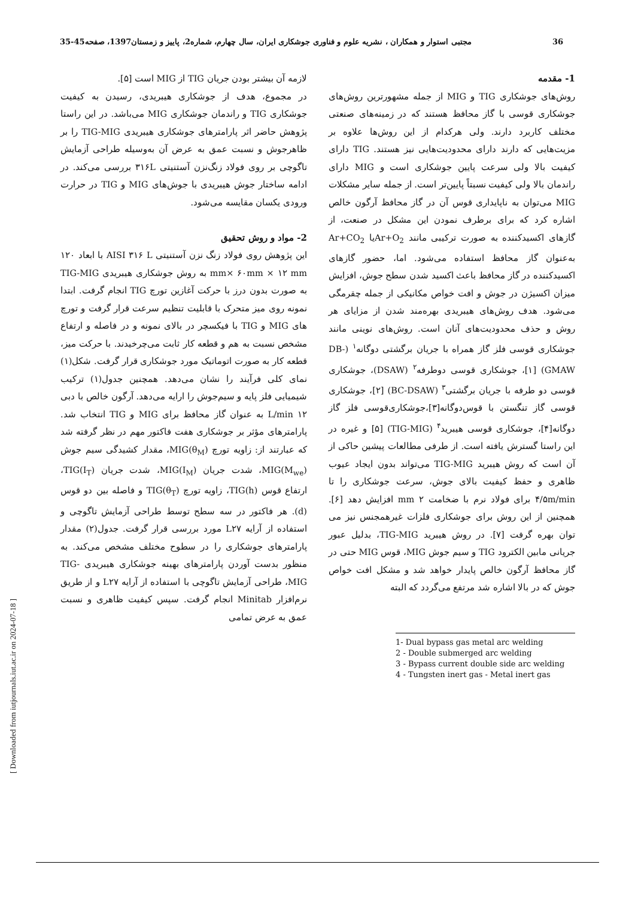36 مجتبی استوار و همکاران ، نشریه علوم و فناوری جوشکاری ایران، سال چهارم، شماره2، پاییز و زمستان1397، صفحه45-35
1- مقدمه
روش‌های جوشکاری TIG و MIG از جمله مشهورترین روش‌های جوشکاری قوسی با گاز محافظ هستند که در زمینه‌های صنعتی مختلف کاربرد دارند. ولی هرکدام از این روش‌ها علاوه بر مزیت‌هایی که دارند دارای محدودیت‌هایی نیز هستند. TIG دارای کیفیت بالا ولی سرعت پایین جوشکاری است و MIG دارای راندمان بالا ولی کیفیت نسبتاً پایین‌تر است. از جمله سایر مشکلات MIG می‌توان به ناپایداری قوس آن در گاز محافظ آرگون خالص اشاره کرد که برای برطرف نمودن این مشکل در صنعت، از گازهای اکسیدکننده به صورت ترکیبی مانند Ar+O<sub>2</sub>یا Ar+CO<sub>2</sub> به‌عنوان گاز محافظ استفاده می‌شود. اما، حضور گازهای اکسیدکننده در گاز محافظ باعث اکسید شدن سطح جوش، افزایش میزان اکسیژن در جوش و افت خواص مکانیکی از جمله چقرمگی می‌شود. هدف روش‌های هیبریدی بهره‌مند شدن از مزایای هر روش و حذف محدودیت‌های آنان است. روش‌های نوینی مانند جوشکاری قوسی فلز گاز همراه با جریان برگشتی دوگانه<sup>۱</sup> (DB-GMAW) [۱]، جوشکاری قوسی دوطرفه<sup>۲</sup> (DSAW)، جوشکاری قوسی دو طرفه با جریان برگشتی<sup>۳</sup> (BC-DSAW) [۲]، جوشکاری قوسی گاز تنگستن با قوس‌دوگانه[۳]،جوشکاری‌قوسی فلز گاز دوگانه[۴]، جوشکاری قوسی هیبرید<sup>۴</sup> (TIG-MIG) [۵] و غیره در این راستا گسترش یافته است. از طرفی مطالعات پیشین حاکی از آن است که روش هیبرید TIG-MIG می‌تواند بدون ایجاد عیوب ظاهری و حفظ کیفیت بالای جوش، سرعت جوشکاری را تا ۴/۵m/min برای فولاد نرم با ضخامت ۲ mm افزایش دهد [۶]. همچنین از این روش برای جوشکاری فلزات غیرهمجنس نیز می توان بهره گرفت [۷]. در روش هیبرید TIG-MIG، بدلیل عبور جریانی مابین الکترود TIG و سیم جوش MIG، قوس MIG حتی در گاز محافظ آرگون خالص پایدار خواهد شد و مشکل افت خواص جوش که در بالا اشاره شد مرتفع می‌گردد که البته
1- Dual bypass gas metal arc welding
2 - Double submerged arc welding
3 - Bypass current double side arc welding
4 - Tungsten inert gas - Metal inert gas
لازمه آن بیشتر بودن جریان TIG از MIG است [۵].
در مجموع، هدف از جوشکاری هیبریدی، رسیدن به کیفیت جوشکاری TIG و راندمان جوشکاری MIG می‌باشد. در این راستا پژوهش حاضر اثر پارامترهای جوشکاری هیبریدی TIG-MIG را بر ظاهرجوش و نسبت عمق به عرض آن به‌وسیله طراحی آزمایش تاگوچی بر روی فولاد زنگ‌نزن آستنیتی ۳۱۶L بررسی می‌کند. در ادامه ساختار جوش هیبریدی با جوش‌های MIG و TIG در حرارت ورودی یکسان مقایسه می‌شود.
2- مواد و روش تحقیق
این پژوهش روی فولاد زنگ نزن آستنیتی AISI ۳۱۶ L با ابعاد ۱۲۰ mm× ۶۰mm × ۱۲ mm به روش جوشکاری هیبریدی TIG-MIG به صورت بدون درز با حرکت آغازین تورچ TIG انجام گرفت. ابتدا نمونه روی میز متحرک با قابلیت تنظیم سرعت قرار گرفت و تورچ های MIG و TIG با فیکسچر در بالای نمونه و در فاصله و ارتفاع مشخص نسبت به هم و قطعه کار ثابت می‌چرخیدند. با حرکت میز، قطعه کار به صورت اتوماتیک مورد جوشکاری قرار گرفت. شکل(۱) نمای کلی فرآیند را نشان می‌دهد. همچنین جدول(۱) ترکیب شیمیایی فلز پایه و سیم‌جوش را ارایه می‌دهد. آرگون خالص با دبی ۱۲ L/min به عنوان گاز محافظ برای MIG و TIG انتخاب شد. پارامترهای مؤثر بر جوشکاری هفت فاکتور مهم در نظر گرفته شد که عبارتند از: زاویه تورچ MIG(θ<sub>M</sub>)، مقدار کشیدگی سیم جوش MIG(M<sub>we</sub>)، شدت جریان MIG(I<sub>M</sub>)، شدت جریان TIG(I<sub>T</sub>)، ارتفاع قوس TIG(h)، زاویه تورچ TIG(θ<sub>T</sub>) و فاصله بین دو قوس (d). هر فاکتور در سه سطح توسط طراحی آزمایش تاگوچی و استفاده از آرایه L۲۷ مورد بررسی قرار گرفت. جدول(۲) مقدار پارامترهای جوشکاری را در سطوح مختلف مشخص می‌کند. به منظور بدست آوردن پارامترهای بهینه جوشکاری هیبریدی TIG-MIG، طراحی آزمایش تاگوچی با استفاده از آرایه L۲۷ و از طریق نرم‌افزار Minitab انجام گرفت. سپس کیفیت ظاهری و نسبت عمق به عرض تمامی
[ Downloaded from iutjournals.iut.ac.ir on 2024-07-18 ]